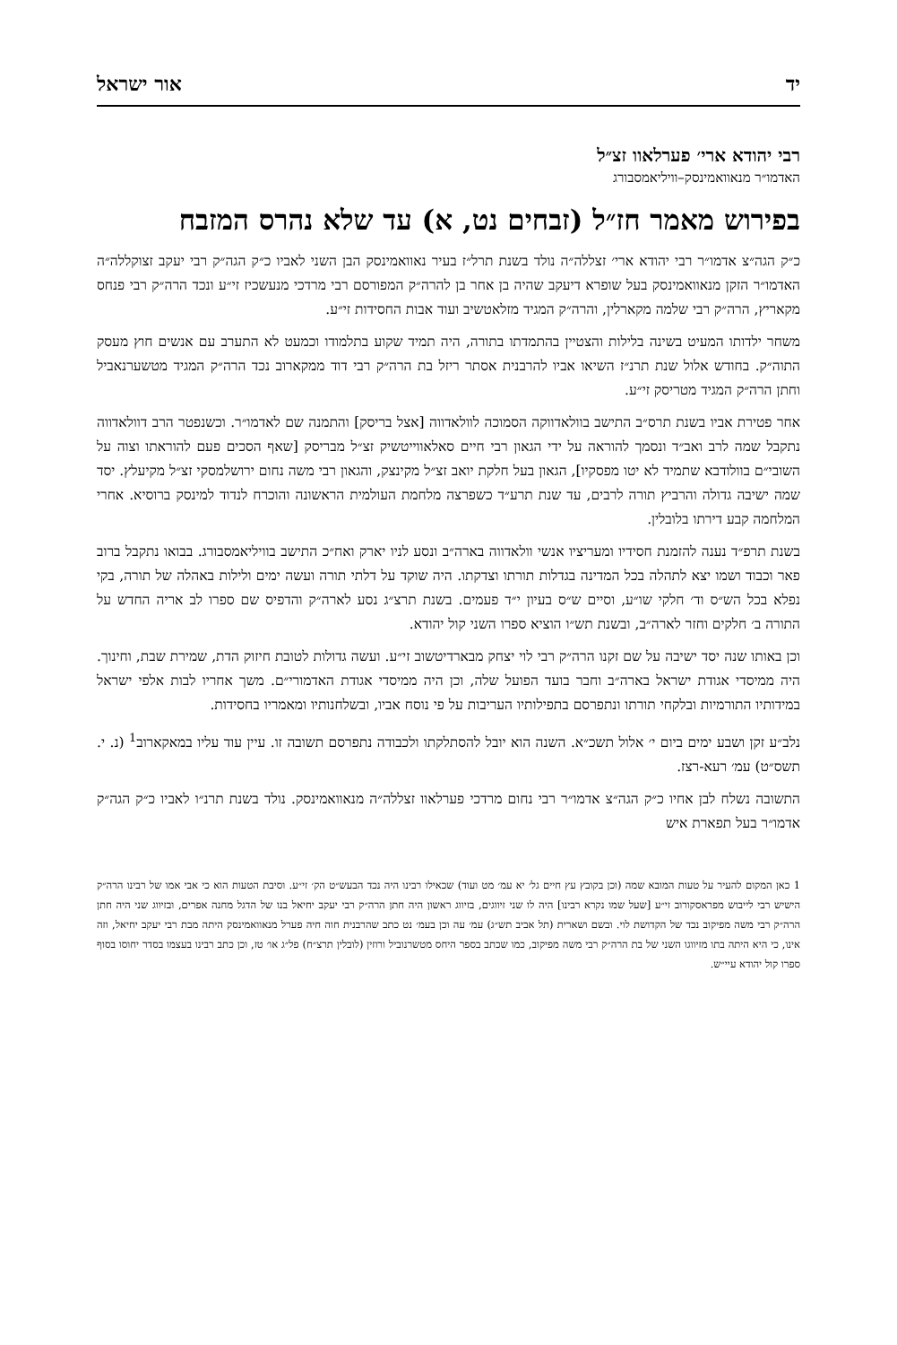יד אור ישראל
רבי יהודא ארי׳ פערלאוו זצ״ל
האדמו״ר מנאוואמינסק–וויליאמסבורג
בפירוש מאמר חז״ל (זבחים נט, א) עד שלא נהרס המזבח
כ״ק הגה״צ אדמו״ר רבי יהודא ארי׳ זצללה״ה נולד בשנת תרל״ז בעיר נאוואמינסק הבן השני לאביו כ״ק הגה״ק רבי יעקב זצוקללה״ה האדמו״ר הזקן מנאוואמינסק בעל שופרא דיעקב שהיה בן אחר בן להרה״ק המפורסם רבי מרדכי מנעשכיז זי״ע ונכד הרה״ק רבי פנחס מקאריץ, הרה״ק רבי שלמה מקארלין, והרה״ק המגיד מזלאטשיב ועוד אבות החסידות זי״ע.
משחר ילדותו המעיט בשינה בלילות והצטיין בהתמדתו בתורה, היה תמיד שקוע בתלמודו וכמעט לא התערב עם אנשים חוץ מעסק התוה״ק. בחודש אלול שנת תרנ״ז השיאו אביו להרבנית אסתר ריזל בת הרה״ק רבי דוד ממקארוב נכד הרה״ק המגיד מטשערנאביל וחתן הרה״ק המגיד מטריסק זי״ע.
אחר פטירת אביו בשנת תרס״ב התישב בוולאדווקה הסמוכה לוולאדווה [אצל בריסק] והתמנה שם לאדמו״ר. וכשנפטר הרב דוולאדווה נתקבל שמה לרב ואב״ד ונסמך להוראה על ידי הגאון רבי חיים סאלאווייטשיק זצ״ל מבריסק [שאף הסכים פעם להוראתו וצוה על השובי״ם בוולודבא שתמיד לא יטו מפסקיו], הגאון בעל חלקת יואב זצ״ל מקינצק, והגאון רבי משה נחום ירושלמסקי זצ״ל מקיעלץ. יסד שמה ישיבה גדולה והרביץ תורה לרבים, עד שנת תרע״ד כשפרצה מלחמת העולמית הראשונה והוכרח לנדוד למינסק ברוסיא. אחרי המלחמה קבע דירתו בלובלין.
בשנת תרפ״ד נענה להזמנת חסידיו ומעריציו אנשי וולאדווה בארה״ב ונסע לניו יארק ואח״כ התישב בוויליאמסבורג. בבואו נתקבל ברוב פאר וכבוד ושמו יצא לתהלה בכל המדינה בגדלות תורתו וצדקתו. היה שוקד על דלתי תורה ועשה ימים ולילות באהלה של תורה, בקי נפלא בכל הש״ס וד׳ חלקי שו״ע, וסיים ש״ס בעיון י״ד פעמים. בשנת תרצ״ג נסע לארה״ק והדפיס שם ספרו לב אריה החדש על התורה ב׳ חלקים וחזר לארה״ב, ובשנת תש״ו הוציא ספרו השני קול יהודא.
וכן באותו שנה יסד ישיבה על שם זקנו הרה״ק רבי לוי יצחק מבארדיטשוב זי״ע. ועשה גדולות לטובת חיזוק הדת, שמירת שבת, וחינוך. היה ממיסדי אגודת ישראל בארה״ב וחבר בועד הפועל שלה, וכן היה ממיסדי אגודת האדמורי״ם. משך אחריו לבות אלפי ישראל במידותיו התורמיות ובלקחי תורתו ונתפרסם בתפילותיו העריבות על פי נוסח אביו, ובשלחנותיו ומאמריו בחסידות.
נלב״ע זקן ושבע ימים ביום י׳ אלול תשכ״א. השנה הוא יובל להסתלקתו ולכבודה נתפרסם תשובה זו. עיין עוד עליו במאקארוב<sup>1</sup> (נ. י. תשס״ט) עמ׳ רעא-רצז.
התשובה נשלח לבן אחיו כ״ק הגה״צ אדמו״ר רבי נחום מרדכי פערלאוו זצללה״ה מנאוואמינסק. נולד בשנת תרנ״ו לאביו כ״ק הגה״ק אדמו״ר בעל תפארת איש
1 כאן המקום להעיר על טעות המובא שמה (וכן בקובץ עץ חיים גל׳ יא עמ׳ מט ועוד) שכאילו רבינו היה נכד הבעש״ט הק׳ זי״ע. וסיבת הטעות הוא כי אבי אמו של רבינו הרה״ק הישיש רבי לייבוש מפראסקורוב זי״ע [שעל שמו נקרא רבינו] היה לו שני זיווגים, בזיווג ראשון היה חתן הרה״ק רבי יעקב יחיאל בנו של הדגל מחנה אפרים, ובזיווג שני היה חתן הרה״ק רבי משה מפיקוב נכד של הקדושת לוי. ובשם ושארית (תל אביב תש״ג) עמ׳ עה וכן בעמ׳ נט כתב שהרבנית חוה חיה פערל מנאוואמינסק היתה מבת רבי יעקב יחיאל, וזה אינו, כי היא היתה בתו מזיווגו השני של בת הרה״ק רבי משה מפיקוב, כמו שכתב בספר היחס מטשרנוביל ורוזין (לובלין תרצ״ח) פל״ג או׳ טז, וכן כתב רבינו בעצמו בסדר יחוסו בסוף ספרו קול יהודא עיי״ש.